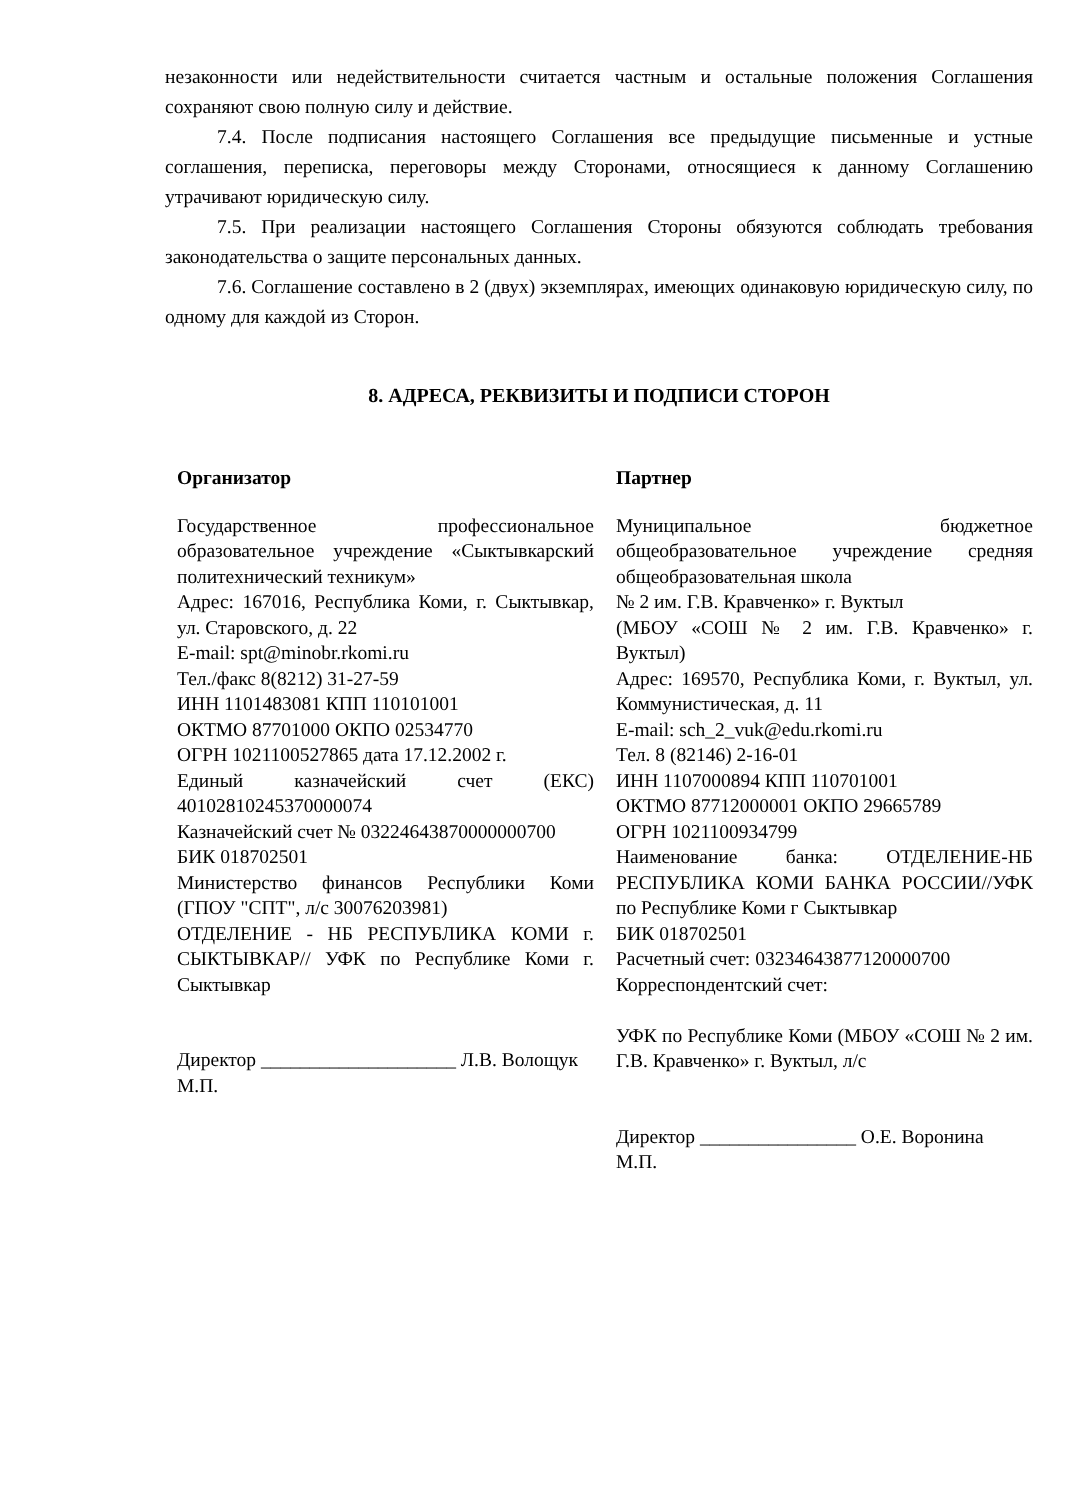незаконности или недействительности считается частным и остальные положения Соглашения сохраняют свою полную силу и действие.
7.4. После подписания настоящего Соглашения все предыдущие письменные и устные соглашения, переписка, переговоры между Сторонами, относящиеся к данному Соглашению утрачивают юридическую силу.
7.5. При реализации настоящего Соглашения Стороны обязуются соблюдать требования законодательства о защите персональных данных.
7.6. Соглашение составлено в 2 (двух) экземплярах, имеющих одинаковую юридическую силу, по одному для каждой из Сторон.
8. АДРЕСА, РЕКВИЗИТЫ И ПОДПИСИ СТОРОН
Организатор
Государственное профессиональное образовательное учреждение «Сыктывкарский политехнический техникум»
Адрес: 167016, Республика Коми, г. Сыктывкар, ул. Старовского, д. 22
E-mail: spt@minobr.rkomi.ru
Тел./факс 8(8212) 31-27-59
ИНН 1101483081 КПП 110101001
ОКТМО 87701000 ОКПО 02534770
ОГРН 1021100527865 дата 17.12.2002 г.
Единый казначейский счет (ЕКС) 40102810245370000074
Казначейский счет № 03224643870000000700
БИК 018702501
Министерство финансов Республики Коми (ГПОУ "СПТ", л/с 30076203981)
ОТДЕЛЕНИЕ - НБ РЕСПУБЛИКА КОМИ г. СЫКТЫВКАР// УФК по Республике Коми г. Сыктывкар
Директор ____________________ Л.В. Волощук
М.П.
Партнер
Муниципальное бюджетное общеобразовательное учреждение средняя общеобразовательная школа
№ 2 им. Г.В. Кравченко» г. Вуктыл
(МБОУ «СОШ № 2 им. Г.В. Кравченко» г. Вуктыл)
Адрес: 169570, Республика Коми, г. Вуктыл, ул. Коммунистическая, д. 11
E-mail: sch_2_vuk@edu.rkomi.ru
Тел. 8 (82146) 2-16-01
ИНН 1107000894 КПП 110701001
ОКТМО 87712000001 ОКПО 29665789
ОГРН 1021100934799
Наименование банка: ОТДЕЛЕНИЕ-НБ РЕСПУБЛИКА КОМИ БАНКА РОССИИ//УФК по Республике Коми г Сыктывкар
БИК 018702501
Расчетный счет: 03234643877120000700
Корреспондентский счет:
УФК по Республике Коми (МБОУ «СОШ № 2 им. Г.В. Кравченко» г. Вуктыл, л/с
Директор ________________ О.Е. Воронина
М.П.